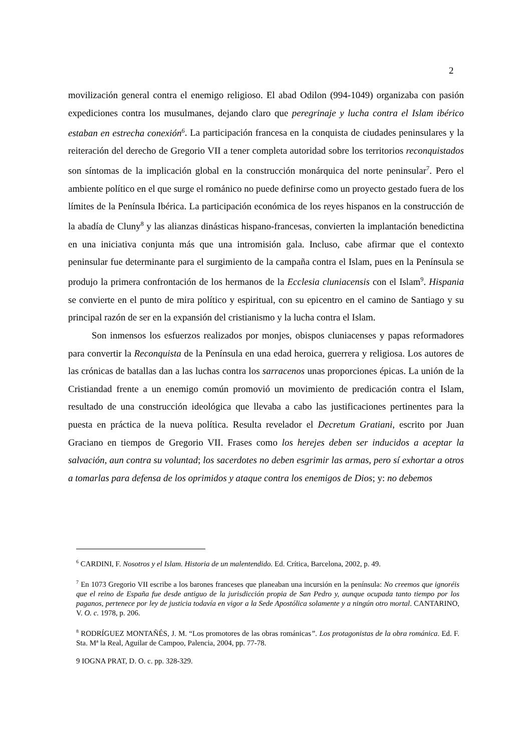2
movilización general contra el enemigo religioso. El abad Odilon (994-1049) organizaba con pasión expediciones contra los musulmanes, dejando claro que peregrinaje y lucha contra el Islam ibérico estaban en estrecha conexión<sup>6</sup>. La participación francesa en la conquista de ciudades peninsulares y la reiteración del derecho de Gregorio VII a tener completa autoridad sobre los territorios reconquistados son síntomas de la implicación global en la construcción monárquica del norte peninsular<sup>7</sup>. Pero el ambiente político en el que surge el románico no puede definirse como un proyecto gestado fuera de los límites de la Península Ibérica. La participación económica de los reyes hispanos en la construcción de la abadía de Cluny<sup>8</sup> y las alianzas dinásticas hispano-francesas, convierten la implantación benedictina en una iniciativa conjunta más que una intromisión gala. Incluso, cabe afirmar que el contexto peninsular fue determinante para el surgimiento de la campaña contra el Islam, pues en la Península se produjo la primera confrontación de los hermanos de la Ecclesia cluniacensis con el Islam<sup>9</sup>. Hispania se convierte en el punto de mira político y espiritual, con su epicentro en el camino de Santiago y su principal razón de ser en la expansión del cristianismo y la lucha contra el Islam.
Son inmensos los esfuerzos realizados por monjes, obispos cluniacenses y papas reformadores para convertir la Reconquista de la Península en una edad heroica, guerrera y religiosa. Los autores de las crónicas de batallas dan a las luchas contra los sarracenos unas proporciones épicas. La unión de la Cristiandad frente a un enemigo común promovió un movimiento de predicación contra el Islam, resultado de una construcción ideológica que llevaba a cabo las justificaciones pertinentes para la puesta en práctica de la nueva política. Resulta revelador el Decretum Gratiani, escrito por Juan Graciano en tiempos de Gregorio VII. Frases como los herejes deben ser inducidos a aceptar la salvación, aun contra su voluntad; los sacerdotes no deben esgrimir las armas, pero sí exhortar a otros a tomarlas para defensa de los oprimidos y ataque contra los enemigos de Dios; y: no debemos
<sup>6</sup> CARDINI, F. Nosotros y el Islam. Historia de un malentendido. Ed. Crítica, Barcelona, 2002, p. 49.
<sup>7</sup> En 1073 Gregorio VII escribe a los barones franceses que planeaban una incursión en la península: No creemos que ignoréis que el reino de España fue desde antiguo de la jurisdicción propia de San Pedro y, aunque ocupada tanto tiempo por los paganos, pertenece por ley de justicia todavía en vigor a la Sede Apostólica solamente y a ningún otro mortal. CANTARINO, V. O. c. 1978, p. 206.
<sup>8</sup> RODRÍGUEZ MONTAÑÉS, J. M. “Los promotores de las obras románicas”. Los protagonistas de la obra románica. Ed. F. Sta. Mª la Real, Aguilar de Campoo, Palencia, 2004, pp. 77-78.
9 IOGNA PRAT, D. O. c. pp. 328-329.